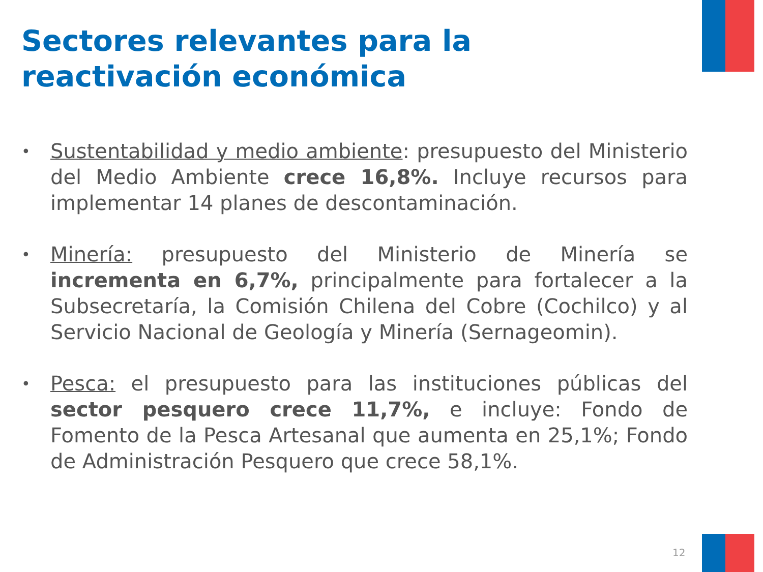Sectores relevantes para la
reactivación económica
•
Sustentabilidad y medio ambiente: presupuesto del Ministerio del Medio Ambiente crece 16,8%. Incluye recursos para implementar 14 planes de descontaminación.
•
Minería: presupuesto del Ministerio de Minería se incrementa en 6,7%, principalmente para fortalecer a la Subsecretaría, la Comisión Chilena del Cobre (Cochilco) y al Servicio Nacional de Geología y Minería (Sernageomin).
•
Pesca: el presupuesto para las instituciones públicas del sector pesquero crece 11,7%, e incluye: Fondo de Fomento de la Pesca Artesanal que aumenta en 25,1%; Fondo de Administración Pesquero que crece 58,1%.
12